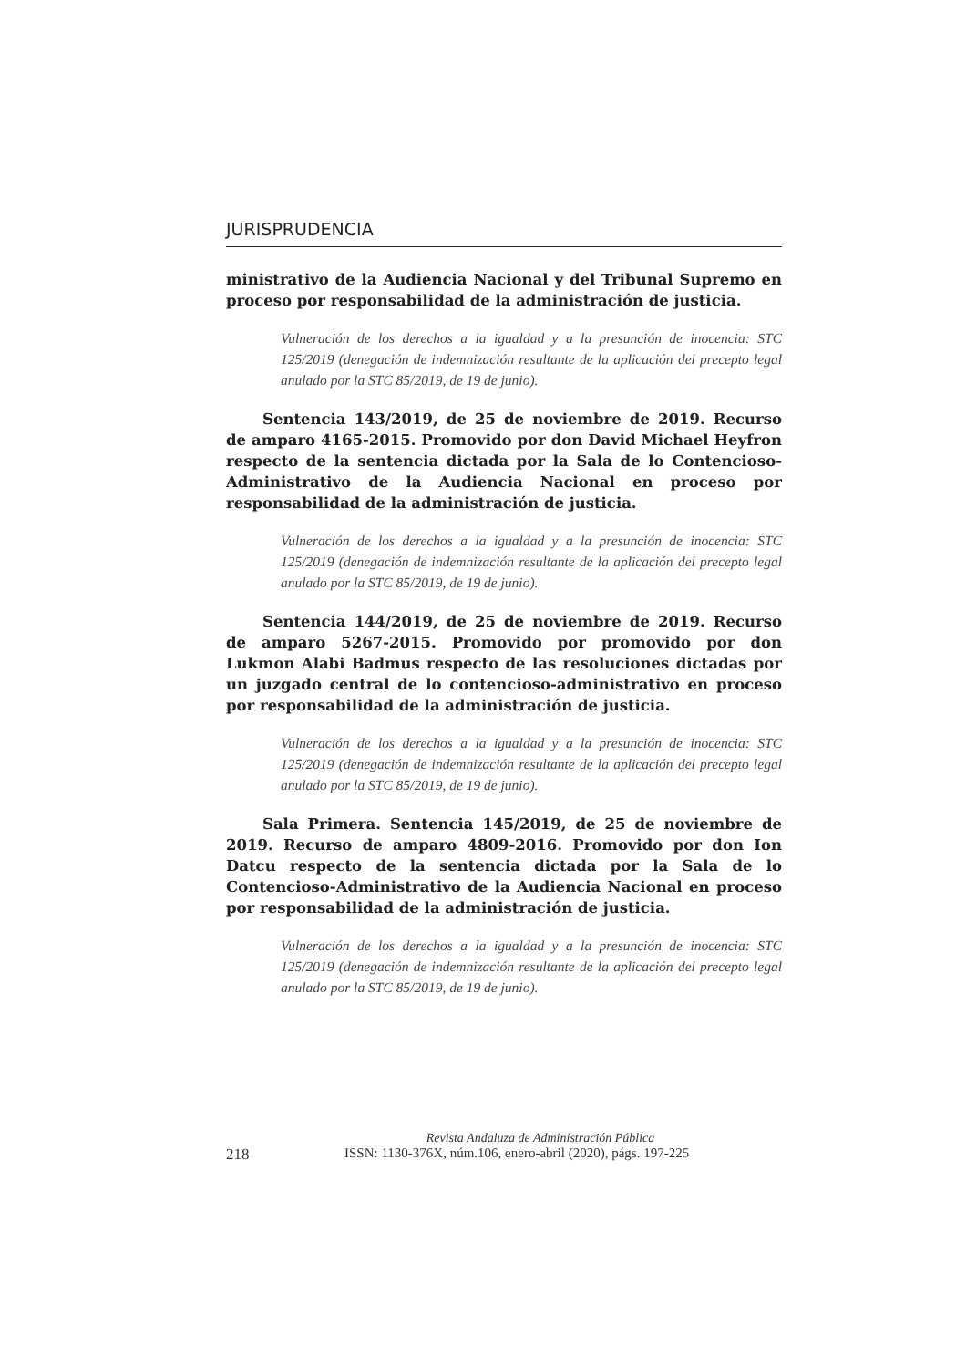JURISPRUDENCIA
ministrativo de la Audiencia Nacional y del Tribunal Supremo en proceso por responsabilidad de la administración de justicia.
Vulneración de los derechos a la igualdad y a la presunción de inocencia: STC 125/2019 (denegación de indemnización resultante de la aplicación del precepto legal anulado por la STC 85/2019, de 19 de junio).
Sentencia 143/2019, de 25 de noviembre de 2019. Recurso de amparo 4165-2015. Promovido por don David Michael Heyfron respecto de la sentencia dictada por la Sala de lo Contencioso-Administrativo de la Audiencia Nacional en proceso por responsabilidad de la administración de justicia.
Vulneración de los derechos a la igualdad y a la presunción de inocencia: STC 125/2019 (denegación de indemnización resultante de la aplicación del precepto legal anulado por la STC 85/2019, de 19 de junio).
Sentencia 144/2019, de 25 de noviembre de 2019. Recurso de amparo 5267-2015. Promovido por promovido por don Lukmon Alabi Badmus respecto de las resoluciones dictadas por un juzgado central de lo contencioso-administrativo en proceso por responsabilidad de la administración de justicia.
Vulneración de los derechos a la igualdad y a la presunción de inocencia: STC 125/2019 (denegación de indemnización resultante de la aplicación del precepto legal anulado por la STC 85/2019, de 19 de junio).
Sala Primera. Sentencia 145/2019, de 25 de noviembre de 2019. Recurso de amparo 4809-2016. Promovido por don Ion Datcu respecto de la sentencia dictada por la Sala de lo Contencioso-Administrativo de la Audiencia Nacional en proceso por responsabilidad de la administración de justicia.
Vulneración de los derechos a la igualdad y a la presunción de inocencia: STC 125/2019 (denegación de indemnización resultante de la aplicación del precepto legal anulado por la STC 85/2019, de 19 de junio).
Revista Andaluza de Administración Pública
218 ISSN: 1130-376X, núm.106, enero-abril (2020), págs. 197-225